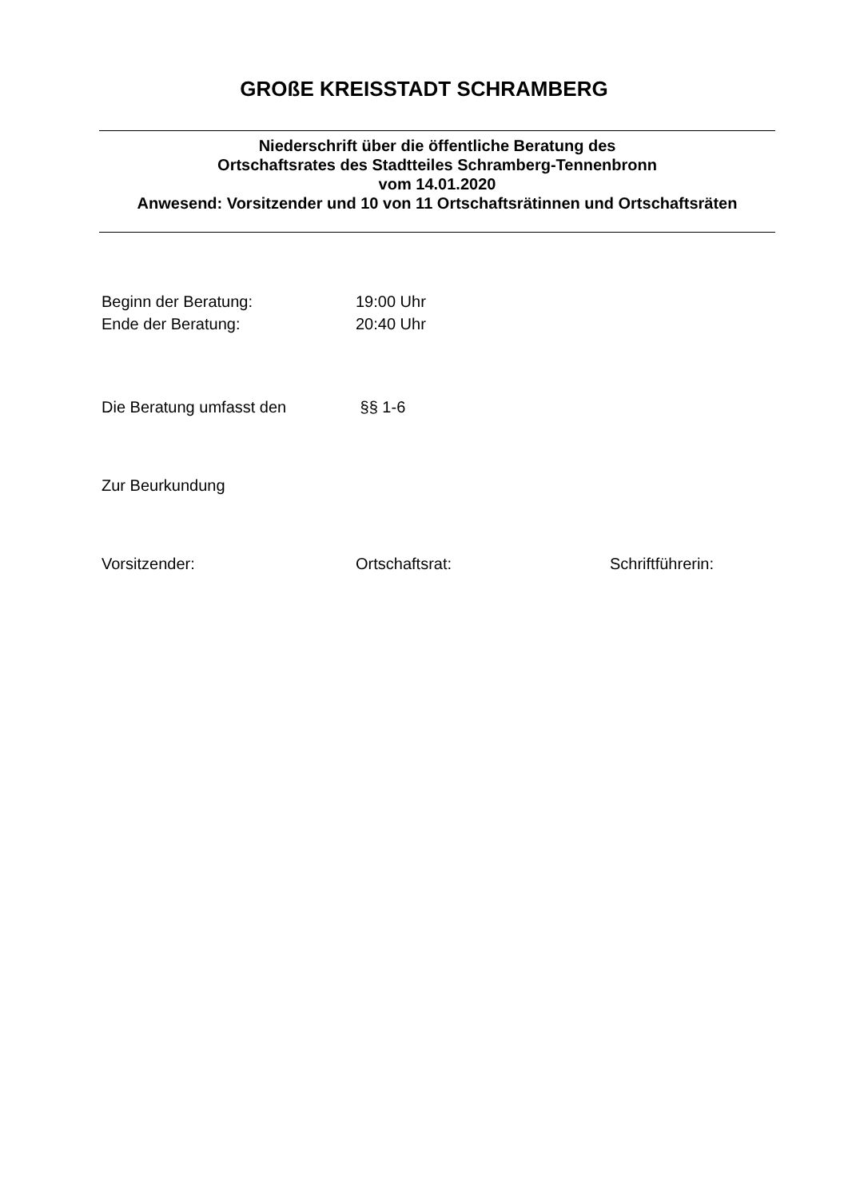GROßE KREISSTADT SCHRAMBERG
Niederschrift über die öffentliche Beratung des
Ortschaftsrates des Stadtteiles Schramberg-Tennenbronn
vom 14.01.2020
Anwesend: Vorsitzender und 10 von 11 Ortschaftsrätinnen und Ortschaftsräten
Beginn der Beratung: 19:00 Uhr
Ende der Beratung: 20:40 Uhr
Die Beratung umfasst den §§ 1-6
Zur Beurkundung
Vorsitzender: Ortschaftsrat: Schriftführerin: